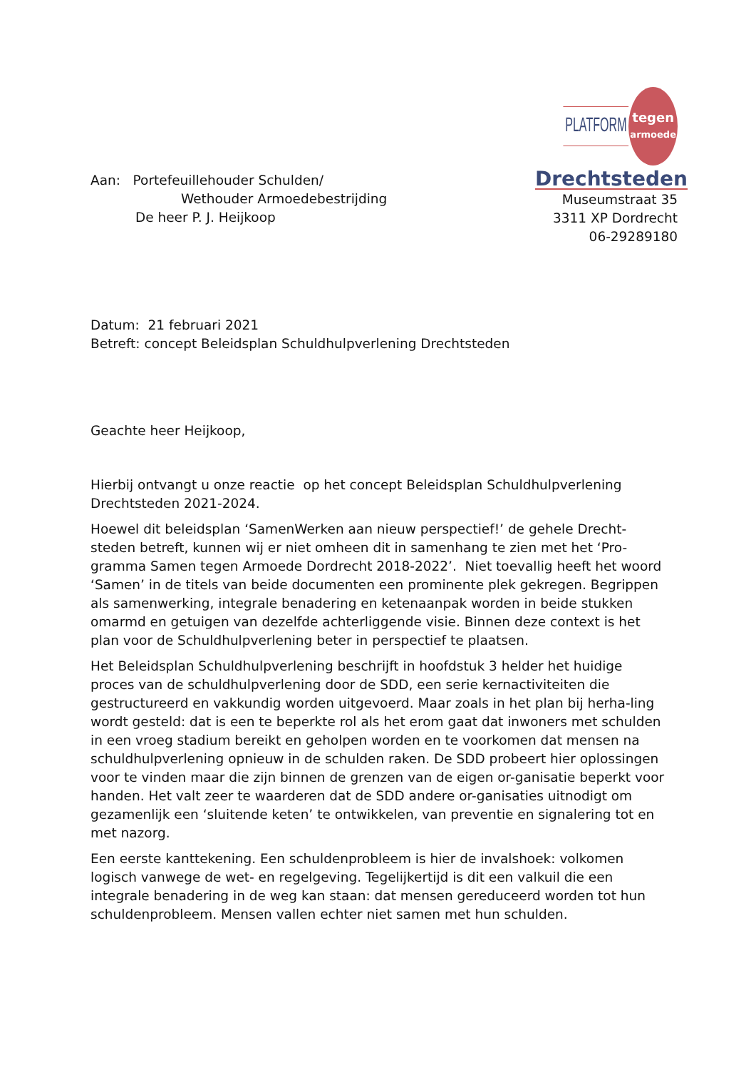Aan: Portefeuillehouder Schulden/
Wethouder Armoedebestrijding
De heer P. J. Heijkoop
PLATFORM
tegen
armoede
Drechtsteden
Museumstraat 35
3311 XP Dordrecht
06-29289180
Datum: 21 februari 2021
Betreft: concept Beleidsplan Schuldhulpverlening Drechtsteden
Geachte heer Heijkoop,
Hierbij ontvangt u onze reactie op het concept Beleidsplan Schuldhulpverlening Drechtsteden 2021-2024.
Hoewel dit beleidsplan ‘SamenWerken aan nieuw perspectief!’ de gehele Drecht-steden betreft, kunnen wij er niet omheen dit in samenhang te zien met het ‘Pro-gramma Samen tegen Armoede Dordrecht 2018-2022’. Niet toevallig heeft het woord ‘Samen’ in de titels van beide documenten een prominente plek gekregen. Begrippen als samenwerking, integrale benadering en ketenaanpak worden in beide stukken omarmd en getuigen van dezelfde achterliggende visie. Binnen deze context is het plan voor de Schuldhulpverlening beter in perspectief te plaatsen.
Het Beleidsplan Schuldhulpverlening beschrijft in hoofdstuk 3 helder het huidige proces van de schuldhulpverlening door de SDD, een serie kernactiviteiten die gestructureerd en vakkundig worden uitgevoerd. Maar zoals in het plan bij herha-ling wordt gesteld: dat is een te beperkte rol als het erom gaat dat inwoners met schulden in een vroeg stadium bereikt en geholpen worden en te voorkomen dat mensen na schuldhulpverlening opnieuw in de schulden raken. De SDD probeert hier oplossingen voor te vinden maar die zijn binnen de grenzen van de eigen or-ganisatie beperkt voor handen. Het valt zeer te waarderen dat de SDD andere or-ganisaties uitnodigt om gezamenlijk een ‘sluitende keten’ te ontwikkelen, van preventie en signalering tot en met nazorg.
Een eerste kanttekening. Een schuldenprobleem is hier de invalshoek: volkomen logisch vanwege de wet- en regelgeving. Tegelijkertijd is dit een valkuil die een integrale benadering in de weg kan staan: dat mensen gereduceerd worden tot hun schuldenprobleem. Mensen vallen echter niet samen met hun schulden.